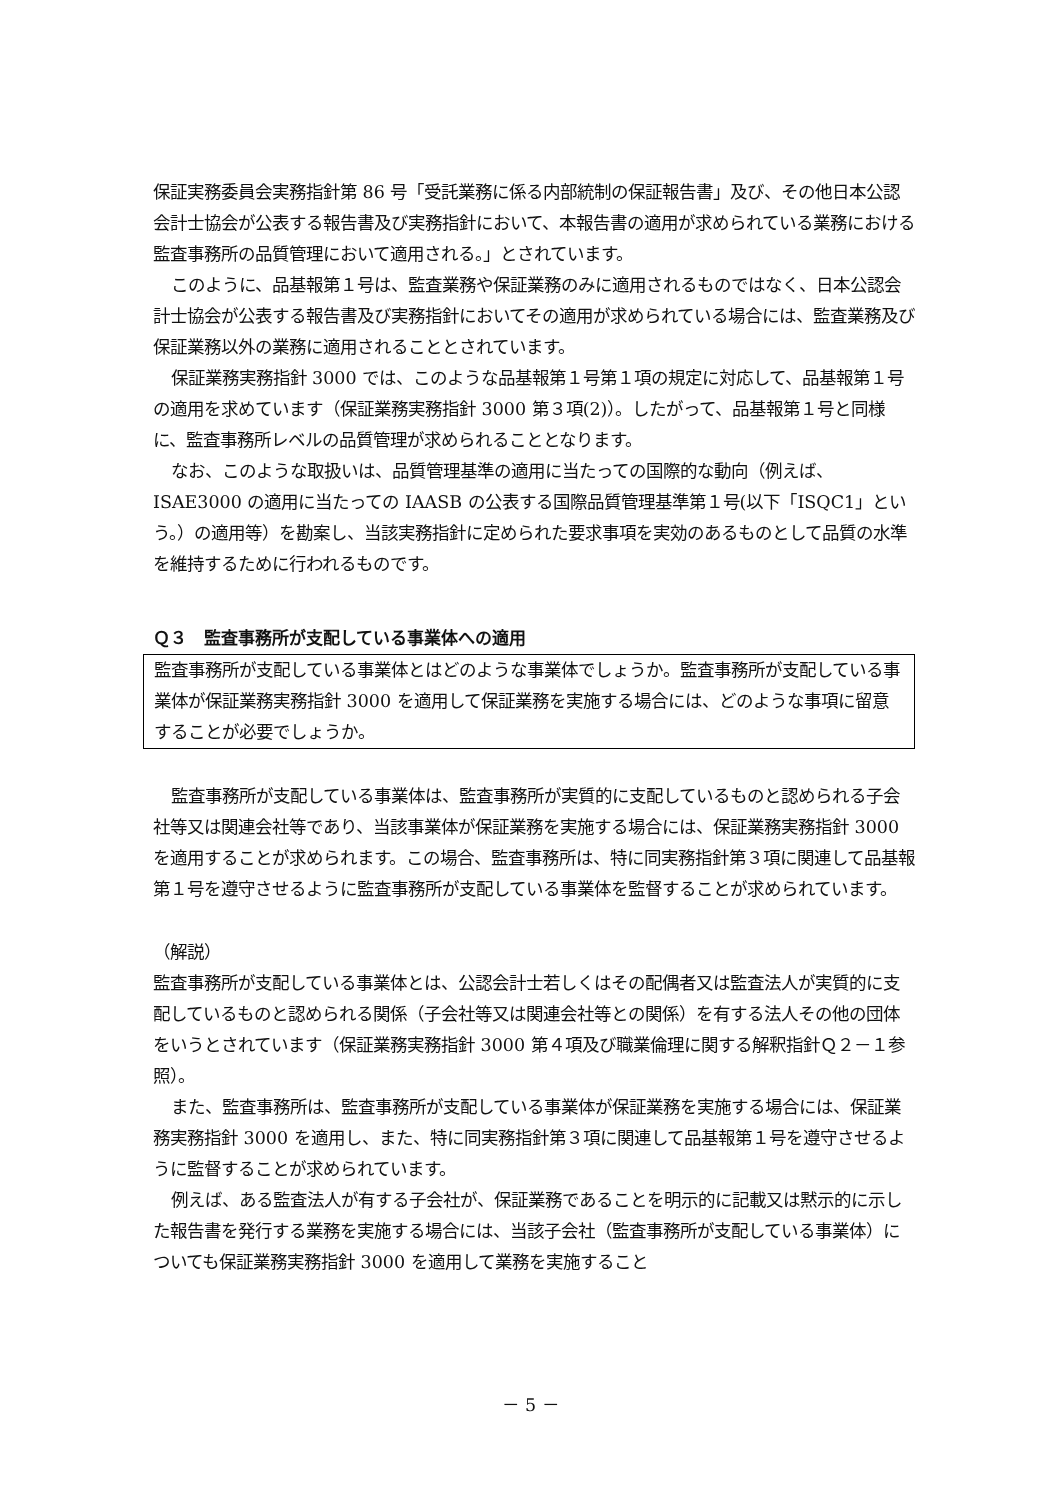保証実務委員会実務指針第 86 号「受託業務に係る内部統制の保証報告書」及び、その他日本公認会計士協会が公表する報告書及び実務指針において、本報告書の適用が求められている業務における監査事務所の品質管理において適用される。」とされています。
このように、品基報第１号は、監査業務や保証業務のみに適用されるものではなく、日本公認会計士協会が公表する報告書及び実務指針においてその適用が求められている場合には、監査業務及び保証業務以外の業務に適用されることとされています。
保証業務実務指針 3000 では、このような品基報第１号第１項の規定に対応して、品基報第１号の適用を求めています（保証業務実務指針 3000 第３項(2)）。したがって、品基報第１号と同様に、監査事務所レベルの品質管理が求められることとなります。
なお、このような取扱いは、品質管理基準の適用に当たっての国際的な動向（例えば、ISAE3000 の適用に当たっての IAASB の公表する国際品質管理基準第１号(以下「ISQC1」という。）の適用等）を勘案し、当該実務指針に定められた要求事項を実効のあるものとして品質の水準を維持するために行われるものです。
Ｑ３　監査事務所が支配している事業体への適用
監査事務所が支配している事業体とはどのような事業体でしょうか。監査事務所が支配している事業体が保証業務実務指針 3000 を適用して保証業務を実施する場合には、どのような事項に留意することが必要でしょうか。
監査事務所が支配している事業体は、監査事務所が実質的に支配しているものと認められる子会社等又は関連会社等であり、当該事業体が保証業務を実施する場合には、保証業務実務指針 3000 を適用することが求められます。この場合、監査事務所は、特に同実務指針第３項に関連して品基報第１号を遵守させるように監査事務所が支配している事業体を監督することが求められています。
（解説）
監査事務所が支配している事業体とは、公認会計士若しくはその配偶者又は監査法人が実質的に支配しているものと認められる関係（子会社等又は関連会社等との関係）を有する法人その他の団体をいうとされています（保証業務実務指針 3000 第４項及び職業倫理に関する解釈指針Ｑ２－１参照）。
また、監査事務所は、監査事務所が支配している事業体が保証業務を実施する場合には、保証業務実務指針 3000 を適用し、また、特に同実務指針第３項に関連して品基報第１号を遵守させるように監督することが求められています。
例えば、ある監査法人が有する子会社が、保証業務であることを明示的に記載又は黙示的に示した報告書を発行する業務を実施する場合には、当該子会社（監査事務所が支配している事業体）についても保証業務実務指針 3000 を適用して業務を実施すること
－ 5 －